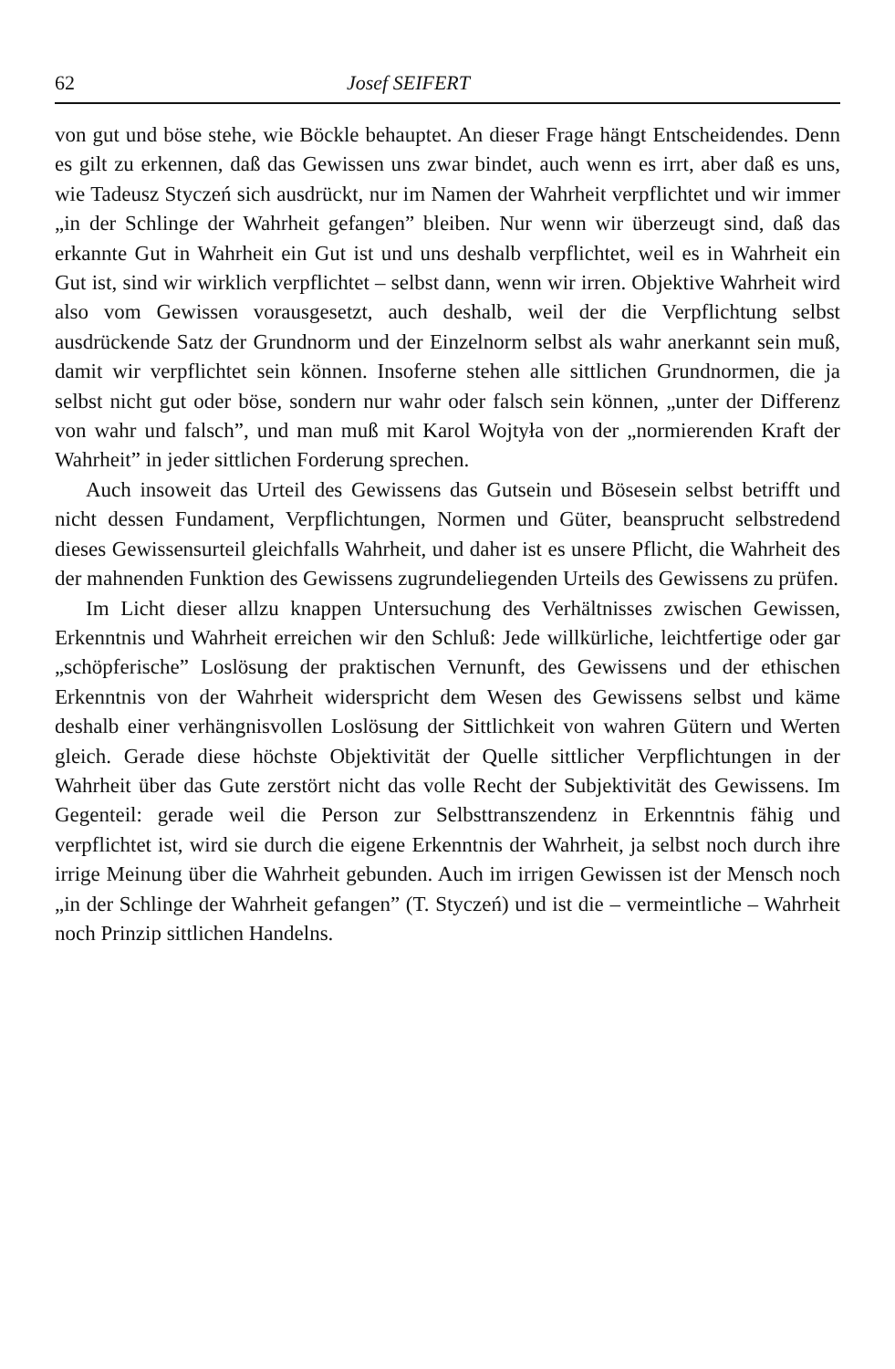62 Josef SEIFERT
von gut und böse stehe, wie Böckle behauptet. An dieser Frage hängt Entscheidendes. Denn es gilt zu erkennen, daß das Gewissen uns zwar bindet, auch wenn es irrt, aber daß es uns, wie Tadeusz Styczeń sich ausdrückt, nur im Namen der Wahrheit verpflichtet und wir immer „in der Schlinge der Wahrheit gefangen” bleiben. Nur wenn wir überzeugt sind, daß das erkannte Gut in Wahrheit ein Gut ist und uns deshalb verpflichtet, weil es in Wahrheit ein Gut ist, sind wir wirklich verpflichtet – selbst dann, wenn wir irren. Objektive Wahrheit wird also vom Gewissen vorausgesetzt, auch deshalb, weil der die Verpflichtung selbst ausdrückende Satz der Grundnorm und der Einzelnorm selbst als wahr anerkannt sein muß, damit wir verpflichtet sein können. Insoferne stehen alle sittlichen Grundnormen, die ja selbst nicht gut oder böse, sondern nur wahr oder falsch sein können, „unter der Differenz von wahr und falsch”, und man muß mit Karol Wojtyła von der „normierenden Kraft der Wahrheit” in jeder sittlichen Forderung sprechen.
Auch insoweit das Urteil des Gewissens das Gutsein und Bösesein selbst betrifft und nicht dessen Fundament, Verpflichtungen, Normen und Güter, beansprucht selbstredend dieses Gewissensurteil gleichfalls Wahrheit, und daher ist es unsere Pflicht, die Wahrheit des der mahnenden Funktion des Gewissens zugrundeliegenden Urteils des Gewissens zu prüfen.
Im Licht dieser allzu knappen Untersuchung des Verhältnisses zwischen Gewissen, Erkenntnis und Wahrheit erreichen wir den Schluß: Jede willkürliche, leichtfertige oder gar „schöpferische” Loslösung der praktischen Vernunft, des Gewissens und der ethischen Erkenntnis von der Wahrheit widerspricht dem Wesen des Gewissens selbst und käme deshalb einer verhängnisvollen Loslösung der Sittlichkeit von wahren Gütern und Werten gleich. Gerade diese höchste Objektivität der Quelle sittlicher Verpflichtungen in der Wahrheit über das Gute zerstört nicht das volle Recht der Subjektivität des Gewissens. Im Gegenteil: gerade weil die Person zur Selbsttranszendenz in Erkenntnis fähig und verpflichtet ist, wird sie durch die eigene Erkenntnis der Wahrheit, ja selbst noch durch ihre irrige Meinung über die Wahrheit gebunden. Auch im irrigen Gewissen ist der Mensch noch „in der Schlinge der Wahrheit gefangen” (T. Styczeń) und ist die – vermeintliche – Wahrheit noch Prinzip sittlichen Handelns.